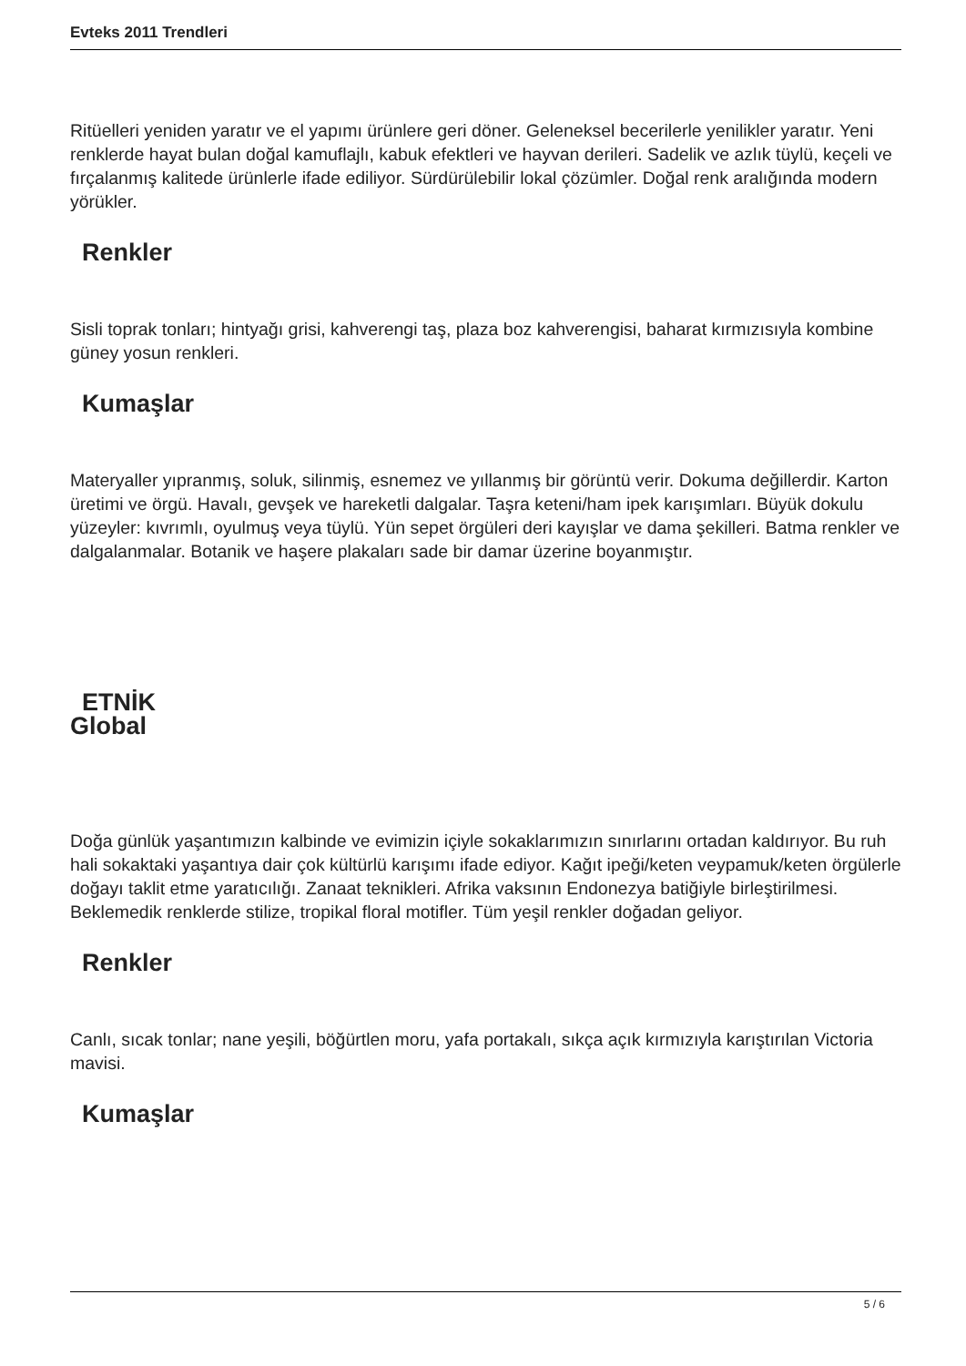Evteks 2011 Trendleri
Ritüelleri yeniden yaratır ve el yapımı ürünlere geri döner. Geleneksel becerilerle yenilikler yaratır. Yeni renklerde hayat bulan doğal kamuflajlı, kabuk efektleri ve hayvan derileri. Sadelik ve azlık tüylü, keçeli ve fırçalanmış kalitede ürünlerle ifade ediliyor. Sürdürülebilir lokal çözümler. Doğal renk aralığında modern yörükler.
Renkler
Sisli toprak tonları; hintyağı grisi, kahverengi taş, plaza boz kahverengisi, baharat kırmızısıyla kombine güney yosun renkleri.
Kumaşlar
Materyaller yıpranmış, soluk, silinmiş, esnemez ve yıllanmış bir görüntü verir. Dokuma değillerdir. Karton üretimi ve örgü. Havalı, gevşek ve hareketli dalgalar. Taşra keteni/ham ipek karışımları. Büyük dokulu yüzeyler: kıvrımlı, oyulmuş veya tüylü. Yün sepet örgüleri deri kayışlar ve dama şekilleri. Batma renkler ve dalgalanmalar. Botanik ve haşere plakaları sade bir damar üzerine boyanmıştır.
ETNİK
Global
Doğa günlük yaşantımızın kalbinde ve evimizin içiyle sokaklarımızın sınırlarını ortadan kaldırıyor. Bu ruh hali sokaktaki yaşantıya dair çok kültürlü karışımı ifade ediyor. Kağıt ipeği/keten veypamuk/keten örgülerle doğayı taklit etme yaratıcılığı. Zanaat teknikleri. Afrika vaksının Endonezya batiğiyle birleştirilmesi. Beklemedik renklerde stilize, tropikal floral motifler. Tüm yeşil renkler doğadan geliyor.
Renkler
Canlı, sıcak tonlar; nane yeşili, böğürtlen moru, yafa portakalı, sıkça açık kırmızıyla karıştırılan Victoria mavisi.
Kumaşlar
5 / 6